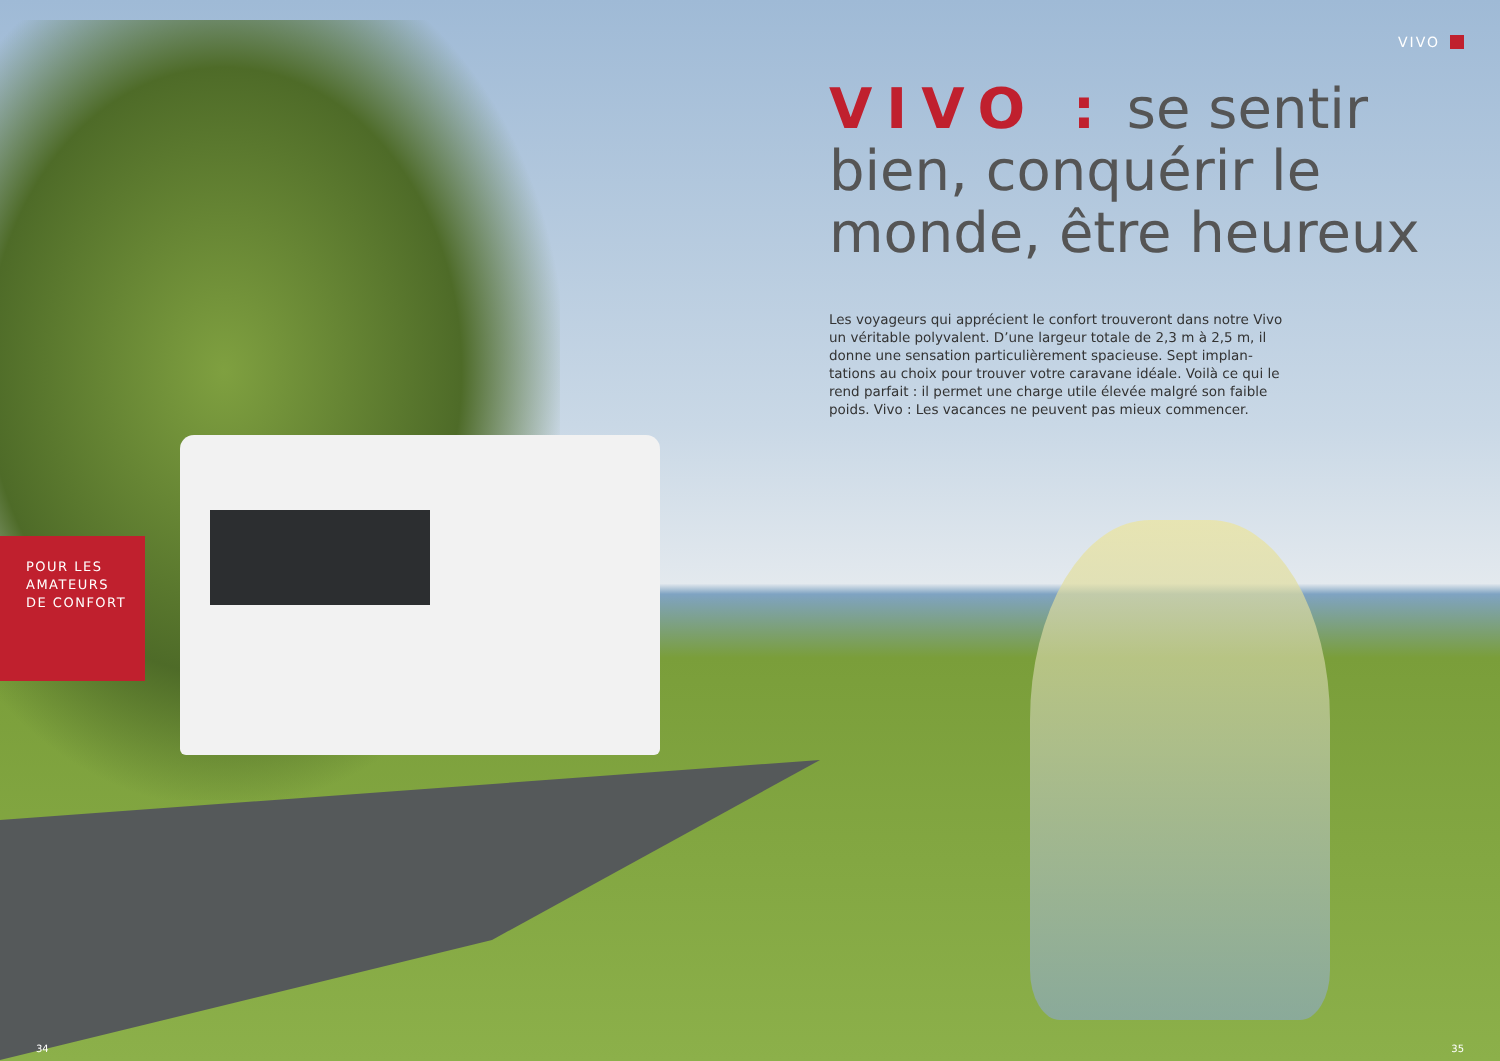VIVO
VIVO : se sentir bien, conquérir le monde, être heureux
Les voyageurs qui apprécient le confort trouveront dans notre Vivo un véritable polyvalent. D’une largeur totale de 2,3 m à 2,5 m, il donne une sensation particulièrement spacieuse. Sept implan­tations au choix pour trouver votre caravane idéale. Voilà ce qui le rend parfait : il permet une charge utile élevée malgré son faible poids. Vivo : Les vacances ne peuvent pas mieux commencer.
POUR LES
AMATEURS
DE CONFORT
34 35